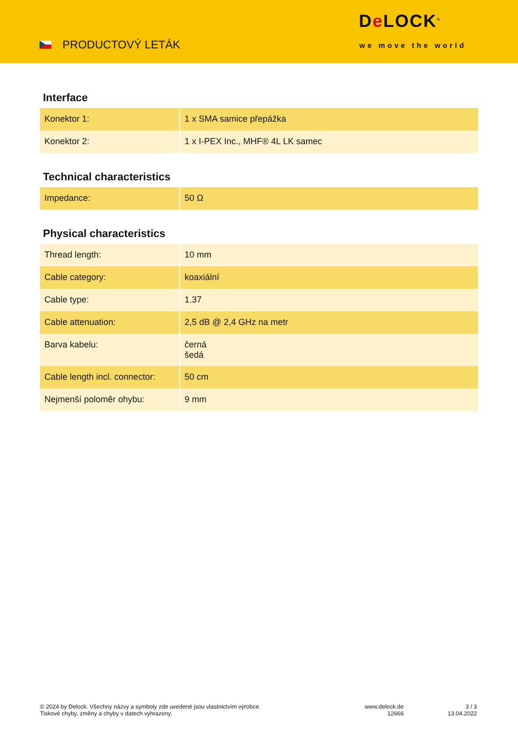PRODUCTOVÝ LETÁK
De LOCK<sup>®</sup>
we move the world
Interface
| Konektor 1: | 1 x SMA samice přepážka |
| Konektor 2: | 1 x I-PEX Inc., MHF® 4L LK samec |
Technical characteristics
| Impedance: | 50 Ω |
Physical characteristics
| Thread length: | 10 mm |
| Cable category: | koaxiální |
| Cable type: | 1.37 |
| Cable attenuation: | 2,5 dB @ 2,4 GHz na metr |
| Barva kabelu: | černá šedá |
| Cable length incl. connector: | 50 cm |
| Nejmenší poloměr ohybu: | 9 mm |
© 2024 by Delock. Všechny názvy a symboly zde uvedené jsou vlastnictvím výrobce.
Tiskové chyby, změny a chyby v datech vyhrazeny.
www.delock.de
12666
3 / 3
13.04.2022